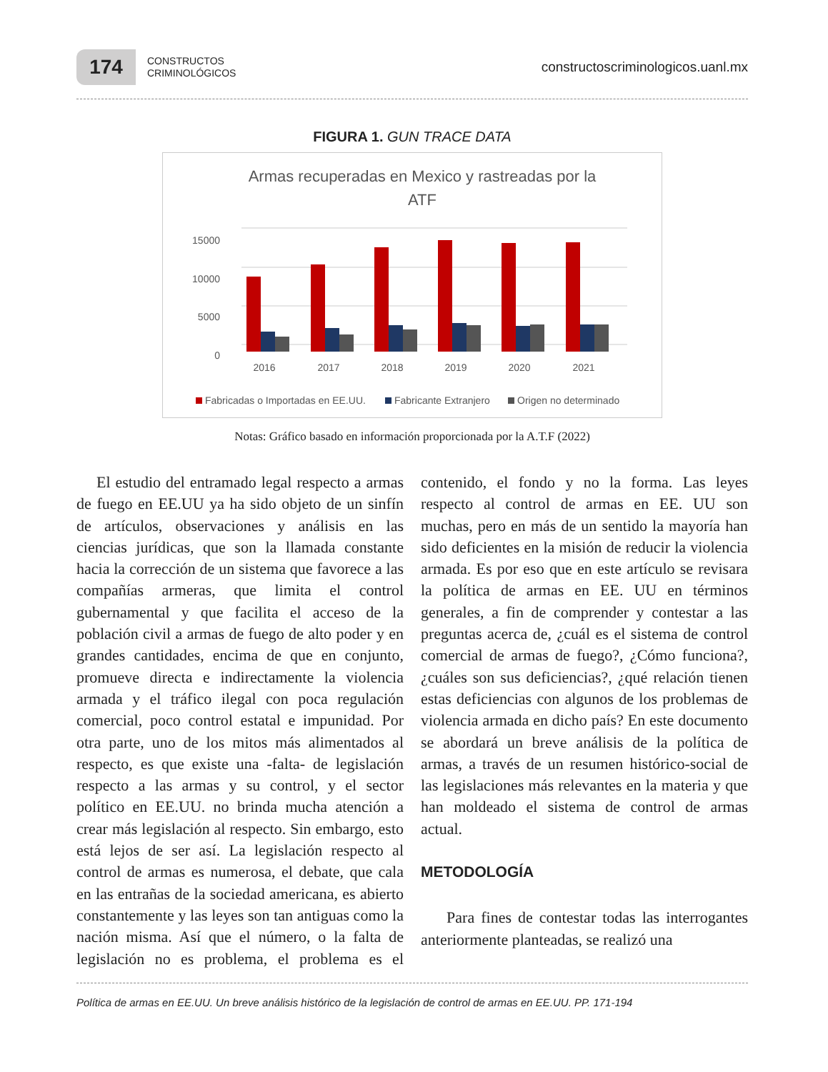174
CONSTRUCTOS
CRIMINOLÓGICOS
constructoscriminologicos.uanl.mx
FIGURA 1. GUN TRACE DATA
Armas recuperadas en Mexico y rastreadas por la
ATF
15000
10000
5000
0
2016
2017
2018
2019
2020
2021
Fabricadas o Importadas en EE.UU.
Fabricante Extranjero
Origen no determinado
Notas: Gráfico basado en información proporcionada por la A.T.F (2022)
El estudio del entramado legal respecto a armas de fuego en EE.UU ya ha sido objeto de un sinfín de artículos, observaciones y análisis en las ciencias jurídicas, que son la llamada constante hacia la corrección de un sistema que favorece a las compañías armeras, que limita el control gubernamental y que facilita el acceso de la población civil a armas de fuego de alto poder y en grandes cantidades, encima de que en conjunto, promueve directa e indirectamente la violencia armada y el tráfico ilegal con poca regulación comercial, poco control estatal e impunidad. Por otra parte, uno de los mitos más alimentados al respecto, es que existe una -falta- de legislación respecto a las armas y su control, y el sector político en EE.UU. no brinda mucha atención a crear más legislación al respecto. Sin embargo, esto está lejos de ser así. La legislación respecto al control de armas es numerosa, el debate, que cala en las entrañas de la sociedad americana, es abierto constantemente y las leyes son tan antiguas como la nación misma. Así que el número, o la falta de legislación no es problema, el problema es el contenido, el fondo y no la forma. Las leyes respecto al control de armas en EE. UU son muchas, pero en más de un sentido la mayoría han sido deficientes en la misión de reducir la violencia armada. Es por eso que en este artículo se revisara la política de armas en EE. UU en términos generales, a fin de comprender y contestar a las preguntas acerca de, ¿cuál es el sistema de control comercial de armas de fuego?, ¿Cómo funciona?, ¿cuáles son sus deficiencias?, ¿qué relación tienen estas deficiencias con algunos de los problemas de violencia armada en dicho país? En este documento se abordará un breve análisis de la política de armas, a través de un resumen histórico-social de las legislaciones más relevantes en la materia y que han moldeado el sistema de control de armas actual.
METODOLOGÍA
Para fines de contestar todas las interrogantes anteriormente planteadas, se realizó una
Política de armas en EE.UU. Un breve análisis histórico de la legislación de control de armas en EE.UU. PP. 171-194